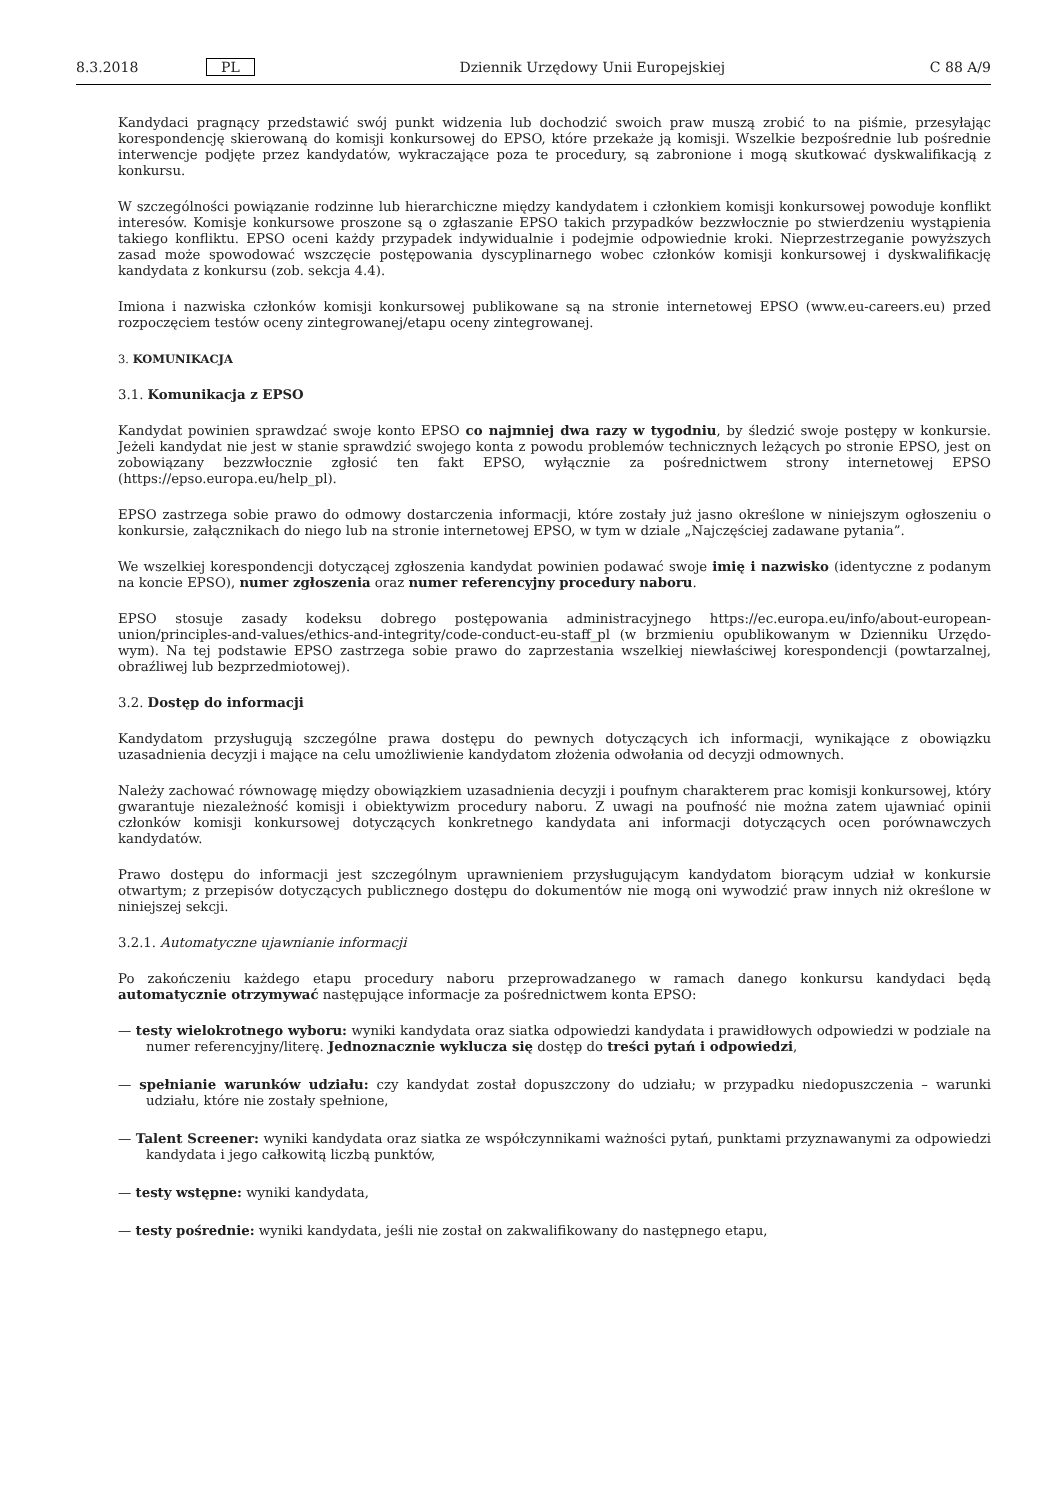8.3.2018 PL Dziennik Urzędowy Unii Europejskiej C 88 A/9
Kandydaci pragnący przedstawić swój punkt widzenia lub dochodzić swoich praw muszą zrobić to na piśmie, przesyłając korespondencję skierowaną do komisji konkursowej do EPSO, które przekaże ją komisji. Wszelkie bezpośrednie lub pośrednie interwencje podjęte przez kandydatów, wykraczające poza te procedury, są zabronione i mogą skutkować dyskwalifikacją z konkursu.
W szczególności powiązanie rodzinne lub hierarchiczne między kandydatem i członkiem komisji konkursowej powoduje konflikt interesów. Komisje konkursowe proszone są o zgłaszanie EPSO takich przypadków bezzwłocznie po stwierdzeniu wystąpienia takiego konfliktu. EPSO oceni każdy przypadek indywidualnie i podejmie odpowiednie kroki. Nieprze­strzeganie powyższych zasad może spowodować wszczęcie postępowania dyscyplinarnego wobec członków komisji konkursowej i dyskwalifikację kandydata z konkursu (zob. sekcja 4.4).
Imiona i nazwiska członków komisji konkursowej publikowane są na stronie internetowej EPSO (www.eu-careers.eu) przed rozpoczęciem testów oceny zintegrowanej/etapu oceny zintegrowanej.
3. KOMUNIKACJA
3.1. Komunikacja z EPSO
Kandydat powinien sprawdzać swoje konto EPSO co najmniej dwa razy w tygodniu, by śledzić swoje postępy w konkursie. Jeżeli kandydat nie jest w stanie sprawdzić swojego konta z powodu problemów technicznych leżących po stronie EPSO, jest on zobowiązany bezzwłocznie zgłosić ten fakt EPSO, wyłącznie za pośrednictwem strony internetowej EPSO (https://epso.europa.eu/help_pl).
EPSO zastrzega sobie prawo do odmowy dostarczenia informacji, które zostały już jasno określone w niniejszym ogłoszeniu o konkursie, załącznikach do niego lub na stronie internetowej EPSO, w tym w dziale „Najczęściej zadawane pytania”.
We wszelkiej korespondencji dotyczącej zgłoszenia kandydat powinien podawać swoje imię i nazwisko (identyczne z podanym na koncie EPSO), numer zgłoszenia oraz numer referencyjny procedury naboru.
EPSO stosuje zasady kodeksu dobrego postępowania administracyjnego https://ec.europa.eu/info/about-european-union/principles-and-values/ethics-and-integrity/code-conduct-eu-staff_pl (w brzmieniu opublikowanym w Dzienniku Urzędo­wym). Na tej podstawie EPSO zastrzega sobie prawo do zaprzestania wszelkiej niewłaściwej korespondencji (powtarzalnej, obraźliwej lub bezprzedmiotowej).
3.2. Dostęp do informacji
Kandydatom przysługują szczególne prawa dostępu do pewnych dotyczących ich informacji, wynikające z obowiązku uzasadnienia decyzji i mające na celu umożliwienie kandydatom złożenia odwołania od decyzji odmownych.
Należy zachować równowagę między obowiązkiem uzasadnienia decyzji i poufnym charakterem prac komisji konkursowej, który gwarantuje niezależność komisji i obiektywizm procedury naboru. Z uwagi na poufność nie można zatem ujawniać opinii członków komisji konkursowej dotyczących konkretnego kandydata ani informacji dotyczących ocen porównawczych kandydatów.
Prawo dostępu do informacji jest szczególnym uprawnieniem przysługującym kandydatom biorącym udział w konkursie otwartym; z przepisów dotyczących publicznego dostępu do dokumentów nie mogą oni wywodzić praw innych niż określone w niniejszej sekcji.
3.2.1. Automatyczne ujawnianie informacji
Po zakończeniu każdego etapu procedury naboru przeprowadzanego w ramach danego konkursu kandydaci będą automatycznie otrzymywać następujące informacje za pośrednictwem konta EPSO:
— testy wielokrotnego wyboru: wyniki kandydata oraz siatka odpowiedzi kandydata i prawidłowych odpowiedzi w podziale na numer referencyjny/literę. Jednoznacznie wyklucza się dostęp do treści pytań i odpowiedzi,
— spełnianie warunków udziału: czy kandydat został dopuszczony do udziału; w przypadku niedopuszczenia – warunki udziału, które nie zostały spełnione,
— Talent Screener: wyniki kandydata oraz siatka ze współczynnikami ważności pytań, punktami przyznawanymi za odpowiedzi kandydata i jego całkowitą liczbą punktów,
— testy wstępne: wyniki kandydata,
— testy pośrednie: wyniki kandydata, jeśli nie został on zakwalifikowany do następnego etapu,